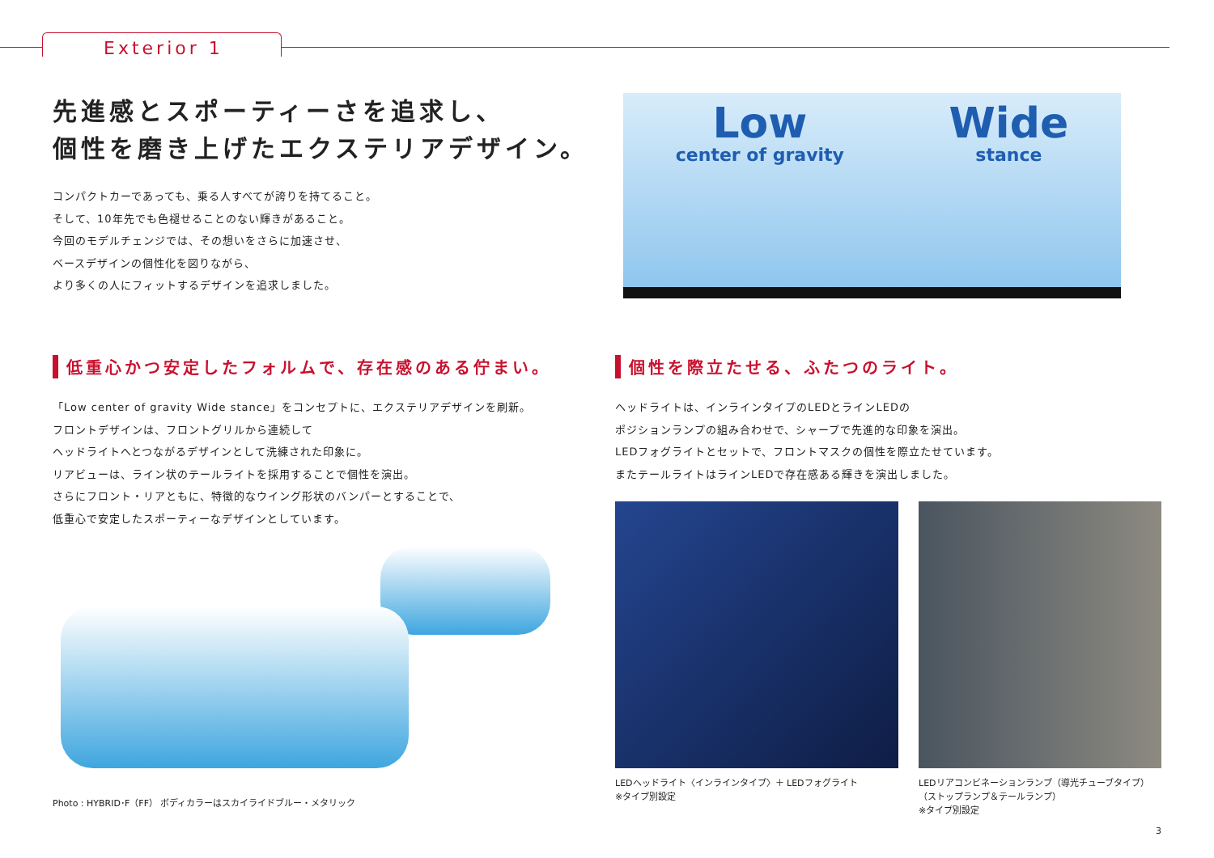Exterior 1
先進感とスポーティーさを追求し、
個性を磨き上げたエクステリアデザイン。
コンパクトカーであっても、乗る人すべてが誇りを持てること。
そして、10年先でも色褪せることのない輝きがあること。
今回のモデルチェンジでは、その想いをさらに加速させ、
ベースデザインの個性化を図りながら、
より多くの人にフィットするデザインを追求しました。
Low
center of gravity
Wide
stance
低重心かつ安定したフォルムで、存在感のある佇まい。
「Low center of gravity Wide stance」をコンセプトに、エクステリアデザインを刷新。
フロントデザインは、フロントグリルから連続して
ヘッドライトへとつながるデザインとして洗練された印象に。
リアビューは、ライン状のテールライトを採用することで個性を演出。
さらにフロント・リアともに、特徴的なウイング形状のバンパーとすることで、
低重心で安定したスポーティーなデザインとしています。
Photo : HYBRID･F（FF） ボディカラーはスカイライドブルー・メタリック
個性を際立たせる、ふたつのライト。
ヘッドライトは、インラインタイプのLEDとラインLEDの
ポジションランプの組み合わせで、シャープで先進的な印象を演出。
LEDフォグライトとセットで、フロントマスクの個性を際立たせています。
またテールライトはラインLEDで存在感ある輝きを演出しました。
LEDヘッドライト〈インラインタイプ〉＋ LEDフォグライト
※タイプ別設定
LEDリアコンビネーションランプ（導光チューブタイプ）
（ストップランプ＆テールランプ）
※タイプ別設定
3